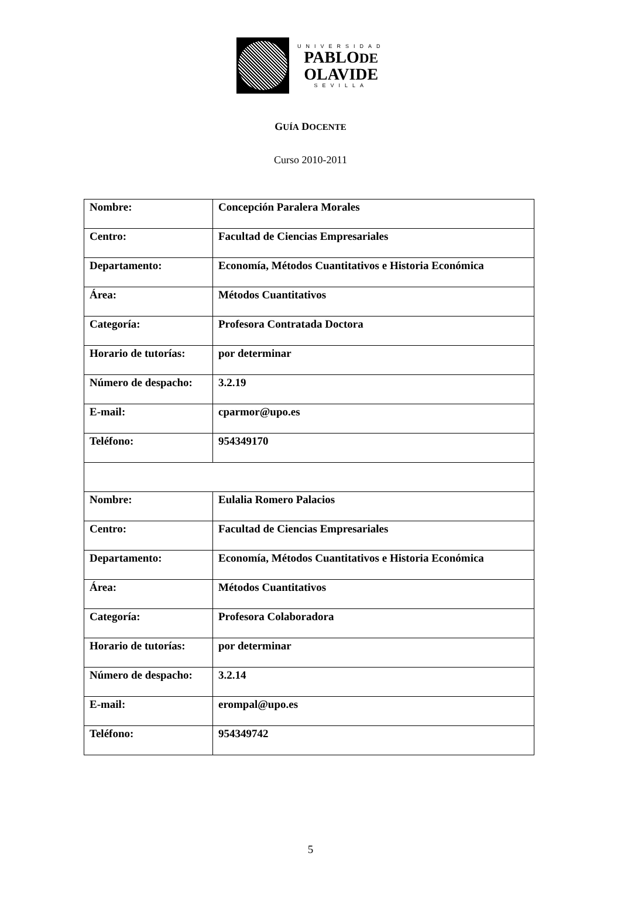UNIVERSIDAD
PABLODE
OLAVIDE
SEVILLA
GUÍA DOCENTE
Curso 2010-2011
| Nombre: | Concepción Paralera Morales |
| Centro: | Facultad de Ciencias Empresariales |
| Departamento: | Economía, Métodos Cuantitativos e Historia Económica |
| Área: | Métodos Cuantitativos |
| Categoría: | Profesora Contratada Doctora |
| Horario de tutorías: | por determinar |
| Número de despacho: | 3.2.19 |
| E-mail: | cparmor@upo.es |
| Teléfono: | 954349170 |
| Nombre: | Eulalia Romero Palacios |
| Centro: | Facultad de Ciencias Empresariales |
| Departamento: | Economía, Métodos Cuantitativos e Historia Económica |
| Área: | Métodos Cuantitativos |
| Categoría: | Profesora Colaboradora |
| Horario de tutorías: | por determinar |
| Número de despacho: | 3.2.14 |
| E-mail: | erompal@upo.es |
| Teléfono: | 954349742 |
5